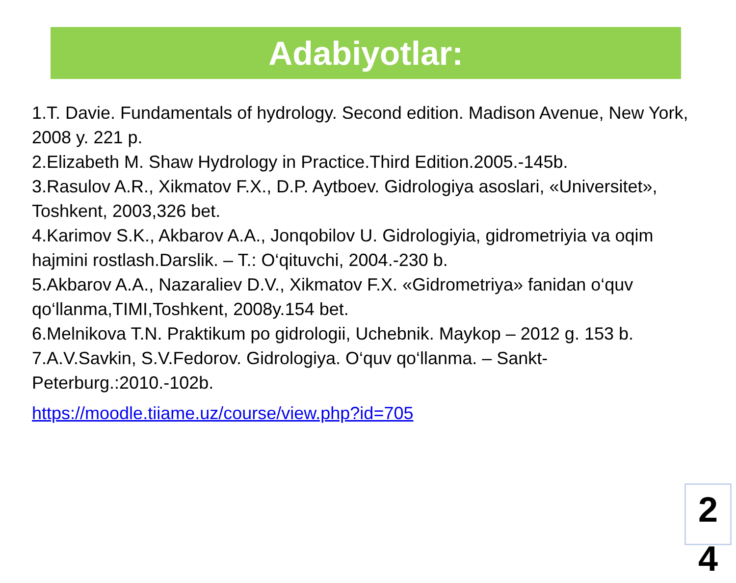Adabiyotlar:
1.T. Davie. Fundamentals of hydrology. Second edition. Madison Avenue, New York, 2008 y. 221 p.
2.Elizabeth M. Shaw Hydrology in Practice.Third Edition.2005.-145b.
3.Rasulov A.R., Xikmatov F.X., D.P. Aytboev. Gidrologiya asoslari, «Universitet», Toshkent, 2003,326 bet.
4.Karimov S.K., Akbarov A.A., Jonqobilov U. Gidrologiyia, gidrometriyia va oqim hajmini rostlash.Darslik. – T.: O‘qituvchi, 2004.-230 b.
5.Akbarov A.A., Nazaraliev D.V., Xikmatov F.X. «Gidrometriya» fanidan o‘quv qo‘llanma,TIMI,Toshkent, 2008y.154 bet.
6.Melnikova T.N. Praktikum po gidrologii, Uchebnik. Maykop – 2012 g. 153 b.
7.A.V.Savkin, S.V.Fedorov. Gidrologiya. O‘quv qo‘llanma. – Sankt-Peterburg.:2010.-102b.
https://moodle.tiiame.uz/course/view.php?id=705
2
4